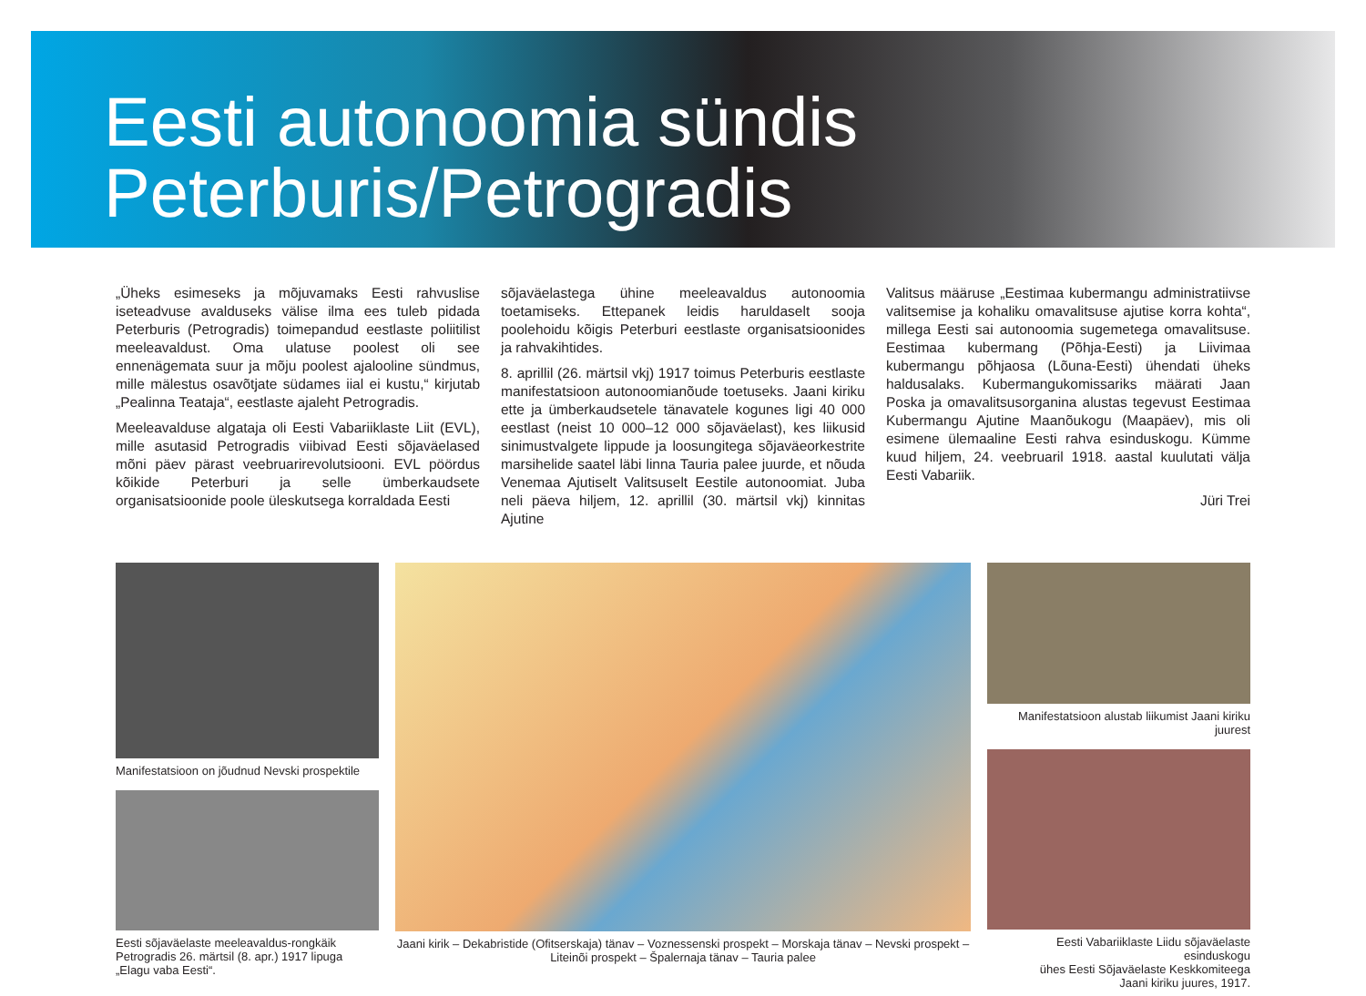Eesti autonoomia sündis
Peterburis/Petrogradis
„Üheks esimeseks ja mõjuvamaks Eesti rahvuslise iseteadvuse avalduseks välise ilma ees tuleb pidada Peterburis (Petrogradis) toimepandud eestlaste poliitilist meeleavaldust. Oma ulatuse poolest oli see ennenägemata suur ja mõju poolest ajalooline sündmus, mille mälestus osavõtjate südames iial ei kustu,“ kirjutab „Pealinna Teataja“, eestlaste ajaleht Petrogradis.
Meeleavalduse algataja oli Eesti Vabariiklaste Liit (EVL), mille asutasid Petrogradis viibivad Eesti sõjaväelased mõni päev pärast veebruarirevolutsiooni. EVL pöördus kõikide Peterburi ja selle ümberkaudsete organisatsioonide poole üleskutsega korraldada Eesti
sõjaväelastega ühine meeleavaldus autonoomia toetamiseks. Ettepanek leidis haruldaselt sooja poolehoidu kõigis Peterburi eestlaste organisatsioonides ja rahvakihtides.
8. aprillil (26. märtsil vkj) 1917 toimus Peterburis eestlaste manifestatsioon autonoomianõude toetuseks. Jaani kiriku ette ja ümberkaudsetele tänavatele kogunes ligi 40 000 eestlast (neist 10 000–12 000 sõjaväelast), kes liikusid sinimustvalgete lippude ja loosungitega sõjaväeorkestrite marsihelide saatel läbi linna Tauria palee juurde, et nõuda Venemaa Ajutiselt Valitsuselt Eestile autonoomiat. Juba neli päeva hiljem, 12. aprillil (30. märtsil vkj) kinnitas Ajutine
Valitsus määruse „Eestimaa kubermangu administratiivse valitsemise ja kohaliku omavalitsuse ajutise korra kohta“, millega Eesti sai autonoomia sugemetega omavalitsuse. Eestimaa kubermang (Põhja-Eesti) ja Liivimaa kubermangu põhjaosa (Lõuna-Eesti) ühendati üheks haldusalaks. Kubermangukomissariks määrati Jaan Poska ja omavalitsusorganina alustas tegevust Eestimaa Kubermangu Ajutine Maanõukogu (Maapäev), mis oli esimene ülemaaline Eesti rahva esinduskogu. Kümme kuud hiljem, 24. veebruaril 1918. aastal kuulutati välja Eesti Vabariik.
Jüri Trei
Manifestatsioon on jõudnud Nevski prospektile
Eesti sõjaväelaste meeleavaldus-rongkäik Petrogradis 26. märtsil (8. apr.) 1917 lipuga „Elagu vaba Eesti“.
Jaani kirik – Dekabristide (Ofitserskaja) tänav – Voznessenski prospekt – Morskaja tänav – Nevski prospekt – Liteinõi prospekt – Špalernaja tänav – Tauria palee
Manifestatsioon alustab liikumist Jaani kiriku juurest
Eesti Vabariiklaste Liidu sõjaväelaste esinduskogu
ühes Eesti Sõjaväelaste Keskkomiteega
Jaani kiriku juures, 1917.